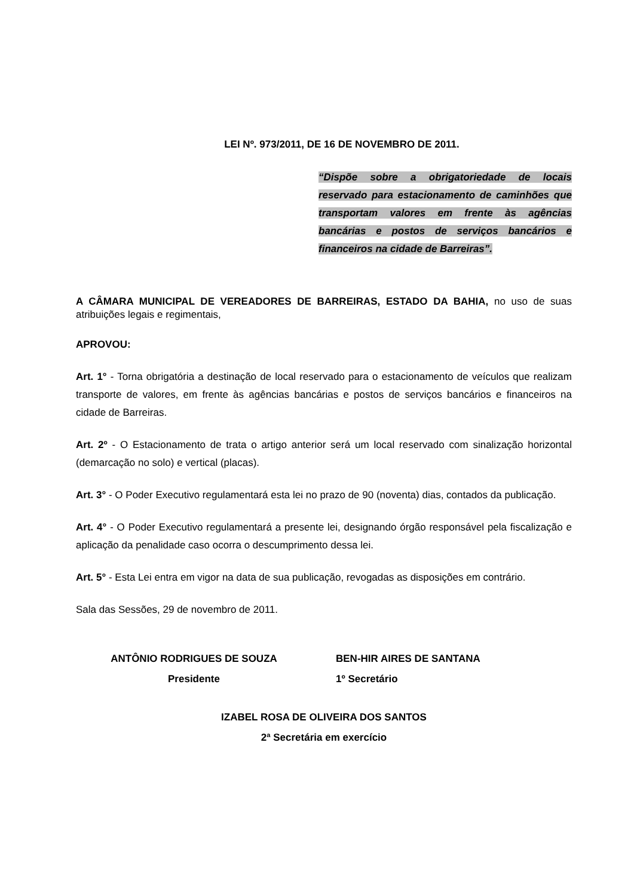LEI Nº. 973/2011, DE 16 DE NOVEMBRO DE 2011.
“Dispõe sobre a obrigatoriedade de locais reservado para estacionamento de caminhões que transportam valores em frente às agências bancárias e postos de serviços bancários e financeiros na cidade de Barreiras”.
A CÂMARA MUNICIPAL DE VEREADORES DE BARREIRAS, ESTADO DA BAHIA, no uso de suas atribuições legais e regimentais,
APROVOU:
Art. 1° - Torna obrigatória a destinação de local reservado para o estacionamento de veículos que realizam transporte de valores, em frente às agências bancárias e postos de serviços bancários e financeiros na cidade de Barreiras.
Art. 2º - O Estacionamento de trata o artigo anterior será um local reservado com sinalização horizontal (demarcação no solo) e vertical (placas).
Art. 3° - O Poder Executivo regulamentará esta lei no prazo de 90 (noventa) dias, contados da publicação.
Art. 4° - O Poder Executivo regulamentará a presente lei, designando órgão responsável pela fiscalização e aplicação da penalidade caso ocorra o descumprimento dessa lei.
Art. 5° - Esta Lei entra em vigor na data de sua publicação, revogadas as disposições em contrário.
Sala das Sessões, 29 de novembro de 2011.
ANTÔNIO RODRIGUES DE SOUZA
Presidente
BEN-HIR AIRES DE SANTANA
1º Secretário
IZABEL ROSA DE OLIVEIRA DOS SANTOS
2ª Secretária em exercício